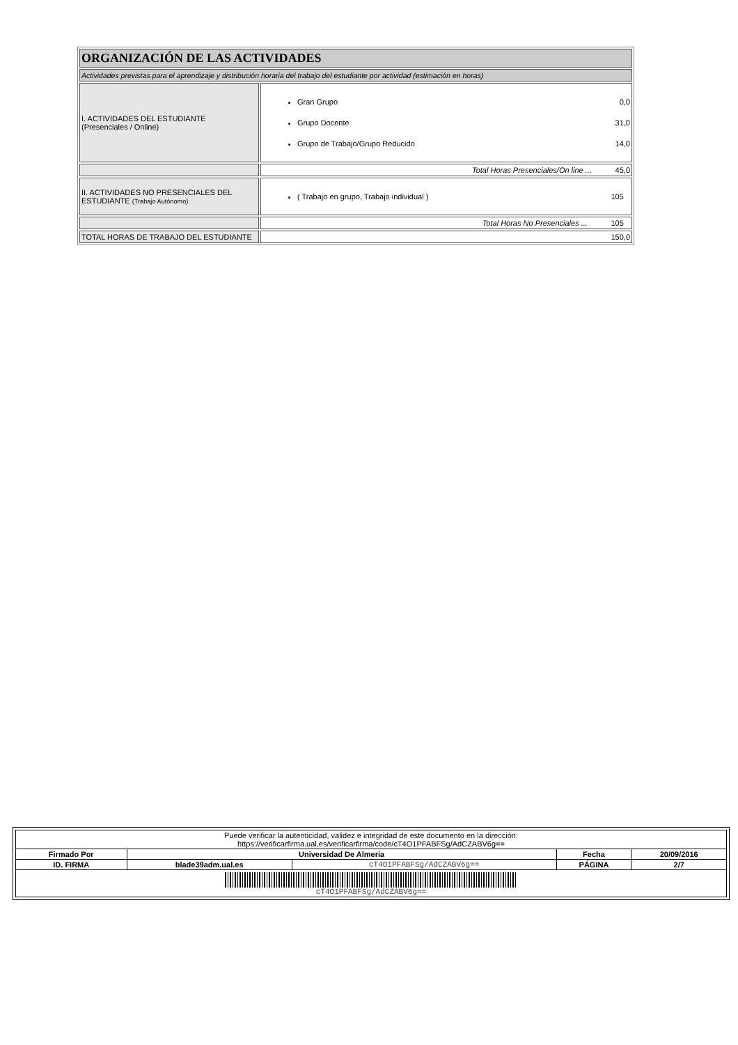| ORGANIZACIÓN DE LAS ACTIVIDADES | |
| Actividades previstas para el aprendizaje y distribución horaria del trabajo del estudiante por actividad (estimación en horas) | |
| I. ACTIVIDADES DEL ESTUDIANTE (Presenciales / Online) | Gran Grupo 0,0 Grupo Docente 31,0 Grupo de Trabajo/Grupo Reducido 14,0 |
| | Total Horas Presenciales/On line ... 45,0 |
| II. ACTIVIDADES NO PRESENCIALES DEL ESTUDIANTE (Trabajo Autónomo) | ( Trabajo en grupo, Trabajo individual ) 105 |
| | Total Horas No Presenciales ... 105 |
| TOTAL HORAS DE TRABAJO DEL ESTUDIANTE | 150,0 |
| Puede verificar la autenticidad, validez e integridad de este documento en la dirección: https://verificarfirma.ual.es/verificarfirma/code/cT4O1PFABFSg/AdCZABV6g== | | | | |
| Firmado Por | Universidad De Almeria | | Fecha | 20/09/2016 |
| ID. FIRMA | blade39adm.ual.es | cT4O1PFABFSg/AdCZABV6g== | PÁGINA | 2/7 |
| cT4O1PFABFSg/AdCZABV6g== | | | | |